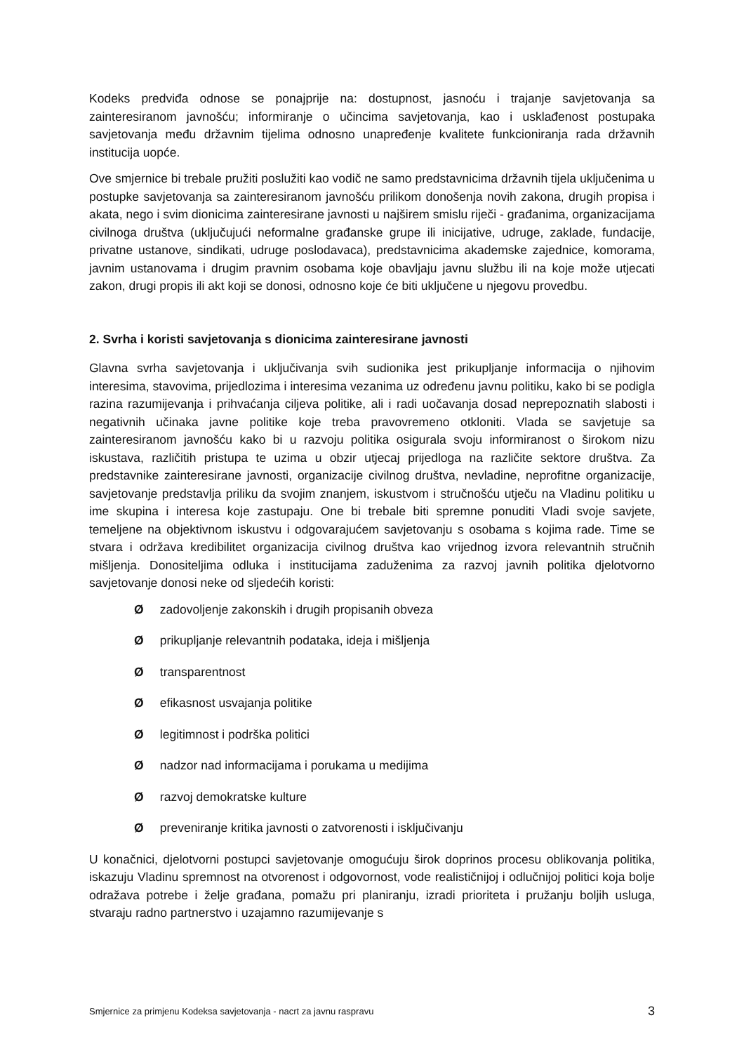Kodeks predviđa odnose se ponajprije na: dostupnost, jasnoću i trajanje savjetovanja sa zainteresiranom javnošću; informiranje o učincima savjetovanja, kao i usklađenost postupaka savjetovanja među državnim tijelima odnosno unapređenje kvalitete funkcioniranja rada državnih institucija uopće.
Ove smjernice bi trebale pružiti poslužiti kao vodič ne samo predstavnicima državnih tijela uključenima u postupke savjetovanja sa zainteresiranom javnošću prilikom donošenja novih zakona, drugih propisa i akata, nego i svim dionicima zainteresirane javnosti u najširem smislu riječi - građanima, organizacijama civilnoga društva (uključujući neformalne građanske grupe ili inicijative, udruge, zaklade, fundacije, privatne ustanove, sindikati, udruge poslodavaca), predstavnicima akademske zajednice, komorama, javnim ustanovama i drugim pravnim osobama koje obavljaju javnu službu ili na koje može utjecati zakon, drugi propis ili akt koji se donosi, odnosno koje će biti uključene u njegovu provedbu.
2. Svrha i koristi savjetovanja s dionicima zainteresirane javnosti
Glavna svrha savjetovanja i uključivanja svih sudionika jest prikupljanje informacija o njihovim interesima, stavovima, prijedlozima i interesima vezanima uz određenu javnu politiku, kako bi se podigla razina razumijevanja i prihvaćanja ciljeva politike, ali i radi uočavanja dosad neprepoznatih slabosti i negativnih učinaka javne politike koje treba pravovremeno otkloniti. Vlada se savjetuje sa zainteresiranom javnošću kako bi u razvoju politika osigurala svoju informiranost o širokom nizu iskustava, različitih pristupa te uzima u obzir utjecaj prijedloga na različite sektore društva. Za predstavnike zainteresirane javnosti, organizacije civilnog društva, nevladine, neprofitne organizacije, savjetovanje predstavlja priliku da svojim znanjem, iskustvom i stručnošću utječu na Vladinu politiku u ime skupina i interesa koje zastupaju. One bi trebale biti spremne ponuditi Vladi svoje savjete, temeljene na objektivnom iskustvu i odgovarajućem savjetovanju s osobama s kojima rade. Time se stvara i održava kredibilitet organizacija civilnog društva kao vrijednog izvora relevantnih stručnih mišljenja. Donositeljima odluka i institucijama zaduženima za razvoj javnih politika djelotvorno savjetovanje donosi neke od sljedećih koristi:
Ø zadovoljenje zakonskih i drugih propisanih obveza
Ø prikupljanje relevantnih podataka, ideja i mišljenja
Ø transparentnost
Ø efikasnost usvajanja politike
Ø legitimnost i podrška politici
Ø nadzor nad informacijama i porukama u medijima
Ø razvoj demokratske kulture
Ø preveniranje kritika javnosti o zatvorenosti i isključivanju
U konačnici, djelotvorni postupci savjetovanje omogućuju širok doprinos procesu oblikovanja politika, iskazuju Vladinu spremnost na otvorenost i odgovornost, vode realističnijoj i odlučnijoj politici koja bolje odražava potrebe i želje građana, pomažu pri planiranju, izradi prioriteta i pružanju boljih usluga, stvaraju radno partnerstvo i uzajamno razumijevanje s
Smjernice za primjenu Kodeksa savjetovanja - nacrt za javnu raspravu 3